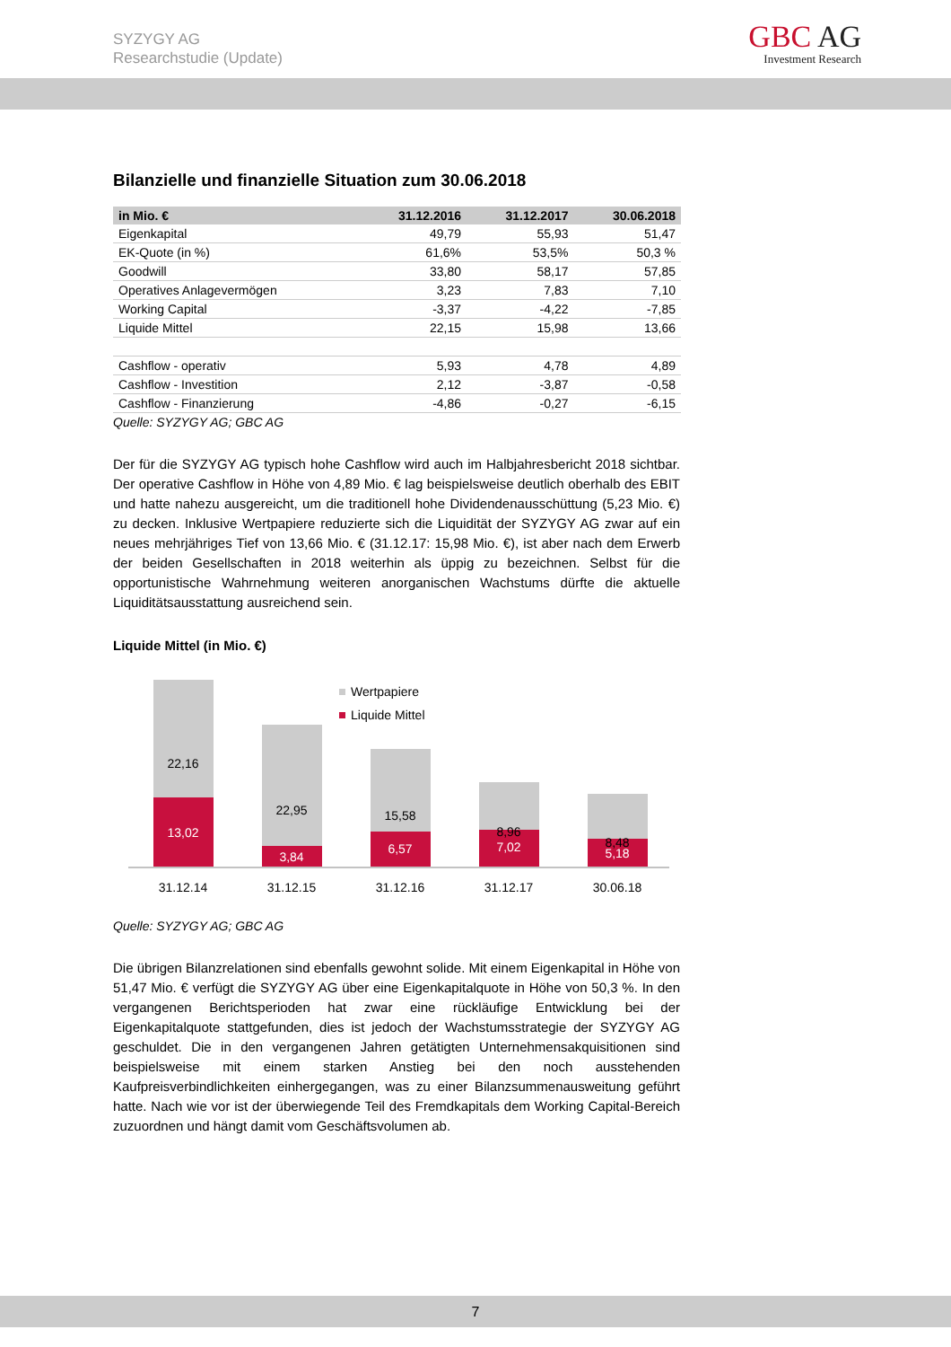SYZYGY AG
Researchstudie (Update)
GBC AG
Investment Research
Bilanzielle und finanzielle Situation zum 30.06.2018
| in Mio. € | 31.12.2016 | 31.12.2017 | 30.06.2018 |
| --- | --- | --- | --- |
| Eigenkapital | 49,79 | 55,93 | 51,47 |
| EK-Quote (in %) | 61,6% | 53,5% | 50,3 % |
| Goodwill | 33,80 | 58,17 | 57,85 |
| Operatives Anlagevermögen | 3,23 | 7,83 | 7,10 |
| Working Capital | -3,37 | -4,22 | -7,85 |
| Liquide Mittel | 22,15 | 15,98 | 13,66 |
| Cashflow - operativ | 5,93 | 4,78 | 4,89 |
| Cashflow - Investition | 2,12 | -3,87 | -0,58 |
| Cashflow - Finanzierung | -4,86 | -0,27 | -6,15 |
Quelle: SYZYGY AG; GBC AG
Der für die SYZYGY AG typisch hohe Cashflow wird auch im Halbjahresbericht 2018 sichtbar. Der operative Cashflow in Höhe von 4,89 Mio. € lag beispielsweise deutlich oberhalb des EBIT und hatte nahezu ausgereicht, um die traditionell hohe Dividenden­ausschüttung (5,23 Mio. €) zu decken. Inklusive Wertpapiere reduzierte sich die Liquidi­tät der SYZYGY AG zwar auf ein neues mehrjähriges Tief von 13,66 Mio. € (31.12.17: 15,98 Mio. €), ist aber nach dem Erwerb der beiden Gesellschaften in 2018 weiterhin als üppig zu bezeichnen. Selbst für die opportunistische Wahrnehmung weiteren anorgani­schen Wachstums dürfte die aktuelle Liquiditätsausstattung ausreichend sein.
Liquide Mittel (in Mio. €)
Wertpapiere
Liquide Mittel
22,16
13,02
31.12.14
22,95
3,84
31.12.15
15,58
6,57
31.12.16
8,96
7,02
31.12.17
8,48
5,18
30.06.18
Quelle: SYZYGY AG; GBC AG
Die übrigen Bilanzrelationen sind ebenfalls gewohnt solide. Mit einem Eigenkapital in Höhe von 51,47 Mio. € verfügt die SYZYGY AG über eine Eigenkapitalquote in Höhe von 50,3 %. In den vergangenen Berichtsperioden hat zwar eine rückläufige Entwicklung bei der Eigenkapitalquote stattgefunden, dies ist jedoch der Wachstumsstrategie der SYZYGY AG geschuldet. Die in den vergangenen Jahren getätigten Unternehmensak­quisitionen sind beispielsweise mit einem starken Anstieg bei den noch ausstehenden Kaufpreisverbindlichkeiten einhergegangen, was zu einer Bilanzsummenausweitung geführt hatte. Nach wie vor ist der überwiegende Teil des Fremdkapitals dem Working Capital-Bereich zuzuordnen und hängt damit vom Geschäftsvolumen ab.
7